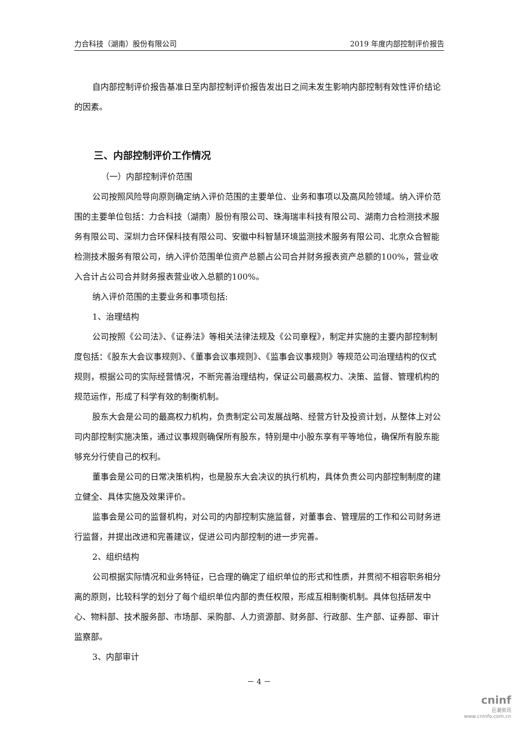力合科技（湖南）股份有限公司 2019 年度内部控制评价报告
自内部控制评价报告基准日至内部控制评价报告发出日之间未发生影响内部控制有效性评价结论的因素。
三、内部控制评价工作情况
（一）内部控制评价范围
公司按照风险导向原则确定纳入评价范围的主要单位、业务和事项以及高风险领域。纳入评价范围的主要单位包括：力合科技（湖南）股份有限公司、珠海瑞丰科技有限公司、湖南力合检测技术服务有限公司、深圳力合环保科技有限公司、安徽中科智慧环境监测技术服务有限公司、北京众合智能检测技术服务有限公司，纳入评价范围单位资产总额占公司合并财务报表资产总额的100%，营业收入合计占公司合并财务报表营业收入总额的100%。
纳入评价范围的主要业务和事项包括:
1、治理结构
公司按照《公司法》、《证券法》等相关法律法规及《公司章程》，制定并实施的主要内部控制制度包括：《股东大会议事规则》、《董事会议事规则》、《监事会议事规则》等规范公司治理结构的仪式规则，根据公司的实际经营情况，不断完善治理结构，保证公司最高权力、决策、监督、管理机构的规范运作，形成了科学有效的制衡机制。
股东大会是公司的最高权力机构，负责制定公司发展战略、经营方针及投资计划，从整体上对公司内部控制实施决策，通过议事规则确保所有股东，特别是中小股东享有平等地位，确保所有股东能够充分行使自己的权利。
董事会是公司的日常决策机构，也是股东大会决议的执行机构，具体负责公司内部控制制度的建立健全、具体实施及效果评价。
监事会是公司的监督机构，对公司的内部控制实施监督，对董事会、管理层的工作和公司财务进行监督，并提出改进和完善建议，促进公司内部控制的进一步完善。
2、组织结构
公司根据实际情况和业务特征，已合理的确定了组织单位的形式和性质，并贯彻不相容职务相分离的原则，比较科学的划分了每个组织单位内部的责任权限，形成互相制衡机制。具体包括研发中心、物料部、技术服务部、市场部、采购部、人力资源部、财务部、行政部、生产部、证券部、审计监察部。
3、内部审计
－ 4 －
cninf
巨潮资讯
www.cninfo.com.cn